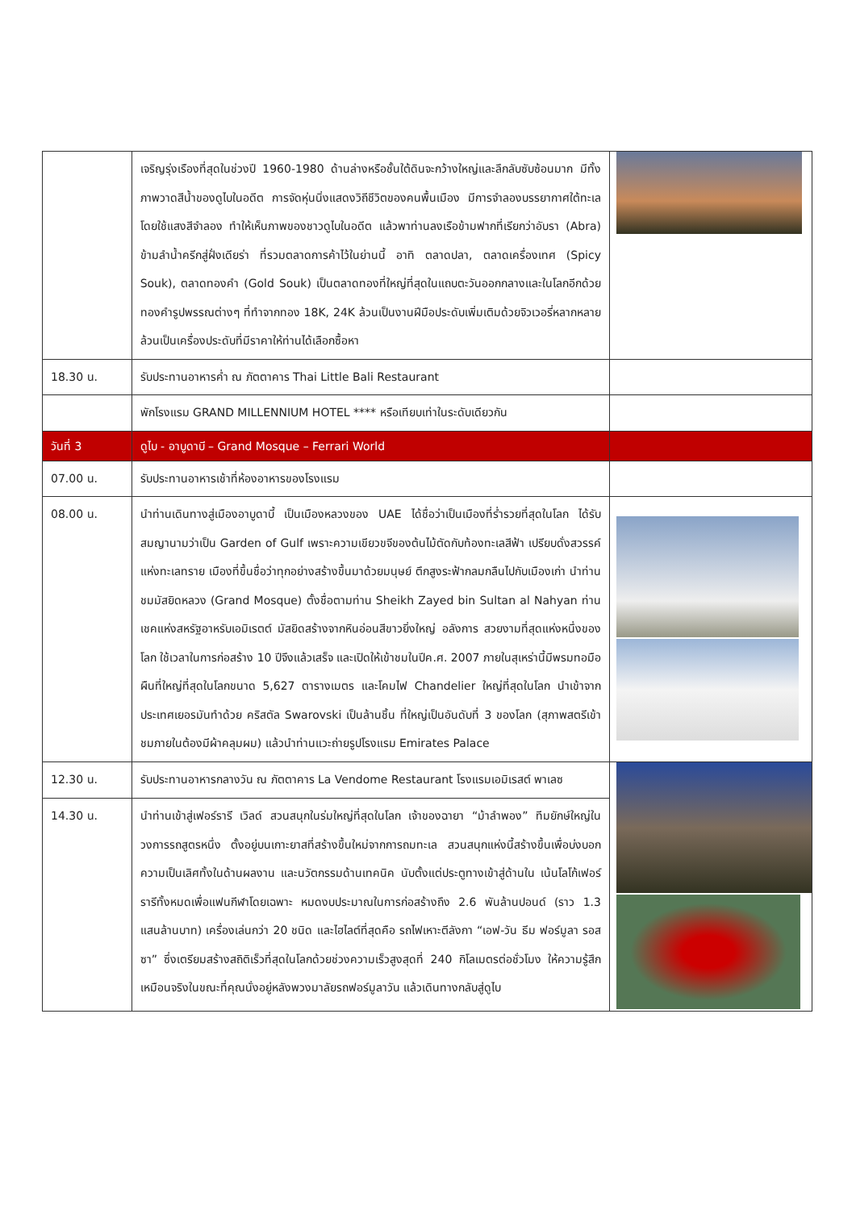| | เจริญรุ่งเรืองที่สุดในช่วงปี 1960-1980 ด้านล่างหรือชั้นใต้ดินจะกว้างใหญ่และลึกลับซับซ้อนมาก มีทั้งภาพวาดสีน้ำของดูไบในอดีต การจัดหุ่นนิ่งแสดงวิถีชีวิตของคนพื้นเมือง มีการจำลองบรรยากาศใต้ทะเลโดยใช้แสงสีจำลอง ทำให้เห็นภาพของชาวดูไบในอดีต แล้วพาท่านลงเรือข้ามฟากที่เรียกว่าอับรา (Abra) ข้ามลำน้ำครีกสู่ฝั่งเดียร่า ที่รวมตลาดการค้าไว้ในย่านนี้ อาทิ ตลาดปลา, ตลาดเครื่องเทศ (Spicy Souk), ตลาดทองคำ (Gold Souk) เป็นตลาดทองที่ใหญ่ที่สุดในแถบตะวันออกกลางและในโลกอีกด้วย ทองคำรูปพรรณต่างๆ ที่ทำจากทอง 18K, 24K ล้วนเป็นงานฝีมือประดับเพิ่มเติมด้วยจิวเวอรี่หลากหลาย ล้วนเป็นเครื่องประดับที่มีราคาให้ท่านได้เลือกซื้อหา | |
| 18.30 น. | รับประทานอาหารค่ำ ณ ภัตตาคาร Thai Little Bali Restaurant | |
| | พักโรงแรม GRAND MILLENNIUM HOTEL **** หรือเทียบเท่าในระดับเดียวกัน | |
| วันที่ 3 | ดูไบ - อาบูดาบี – Grand Mosque – Ferrari World | |
| 07.00 น. | รับประทานอาหารเช้าที่ห้องอาหารของโรงแรม | |
| 08.00 น. | นำท่านเดินทางสู่เมืองอาบูดาบี้ เป็นเมืองหลวงของ UAE ได้ชื่อว่าเป็นเมืองที่ร่ำรวยที่สุดในโลก ได้รับสมญานามว่าเป็น Garden of Gulf เพราะความเขียวขจีของต้นไม้ตัดกับท้องทะเลสีฟ้า เปรียบดั่งสวรรค์แห่งทะเลทราย เมืองที่ขึ้นชื่อว่าทุกอย่างสร้างขึ้นมาด้วยมนุษย์ ตึกสูงระฟ้ากลมกลืนไปกับเมืองเก่า นำท่านชมมัสยิดหลวง (Grand Mosque) ตั้งชื่อตามท่าน Sheikh Zayed bin Sultan al Nahyan ท่านเชคแห่งสหรัฐอาหรับเอมิเรตต์ มัสยิดสร้างจากหินอ่อนสีขาวยิ่งใหญ่ อลังการ สวยงามที่สุดแห่งหนึ่งของโลก ใช้เวลาในการก่อสร้าง 10 ปีจึงแล้วเสร็จ และเปิดให้เข้าชมในปีค.ศ. 2007 ภายในสุเหร่านี้มีพรมทอมือผืนที่ใหญ่ที่สุดในโลกขนาด 5,627 ตารางเมตร และโคมไฟ Chandelier ใหญ่ที่สุดในโลก นำเข้าจากประเทศเยอรมันทำด้วย คริสตัล Swarovski เป็นล้านชิ้น ที่ใหญ่เป็นอันดับที่ 3 ของโลก (สุภาพสตรีเข้าชมภายในต้องมีผ้าคลุมผม) แล้วนำท่านแวะถ่ายรูปโรงแรม Emirates Palace | |
| 12.30 น. | รับประทานอาหารกลางวัน ณ ภัตตาคาร La Vendome Restaurant โรงแรมเอมิเรสต์ พาเลซ | |
| 14.30 น. | นำท่านเข้าสู่เฟอร์รารี เวิลด์ สวนสนุกในร่มใหญ่ที่สุดในโลก เจ้าของฉายา “ม้าลำพอง” ทีมยักษ์ใหญ่ในวงการรถสูตรหนึ่ง ตั้งอยู่บนเกาะยาสที่สร้างขึ้นใหม่จากการถมทะเล สวนสนุกแห่งนี้สร้างขึ้นเพื่อบ่งบอกความเป็นเลิศทั้งในด้านผลงาน และนวัตกรรมด้านเทคนิค นับตั้งแต่ประตูทางเข้าสู่ด้านใน เน้นโลโก้เฟอร์รารีทั้งหมดเพื่อแฟนกีฬาโดยเฉพาะ หมดงบประมาณในการก่อสร้างถึง 2.6 พันล้านปอนด์ (ราว 1.3 แสนล้านบาท) เครื่องเล่นกว่า 20 ชนิด และไฮไลต์ที่สุดคือ รถไฟเหาะตีลังกา “เอฟ-วัน ธีม ฟอร์มูลา รอสซา” ซึ่งเตรียมสร้างสถิติเร็วที่สุดในโลกด้วยช่วงความเร็วสูงสุดที่ 240 กิโลเมตรต่อชั่วโมง ให้ความรู้สึกเหมือนจริงในขณะที่คุณนั่งอยู่หลังพวงมาลัยรถฟอร์มูลาวัน แล้วเดินทางกลับสู่ดูไบ | |